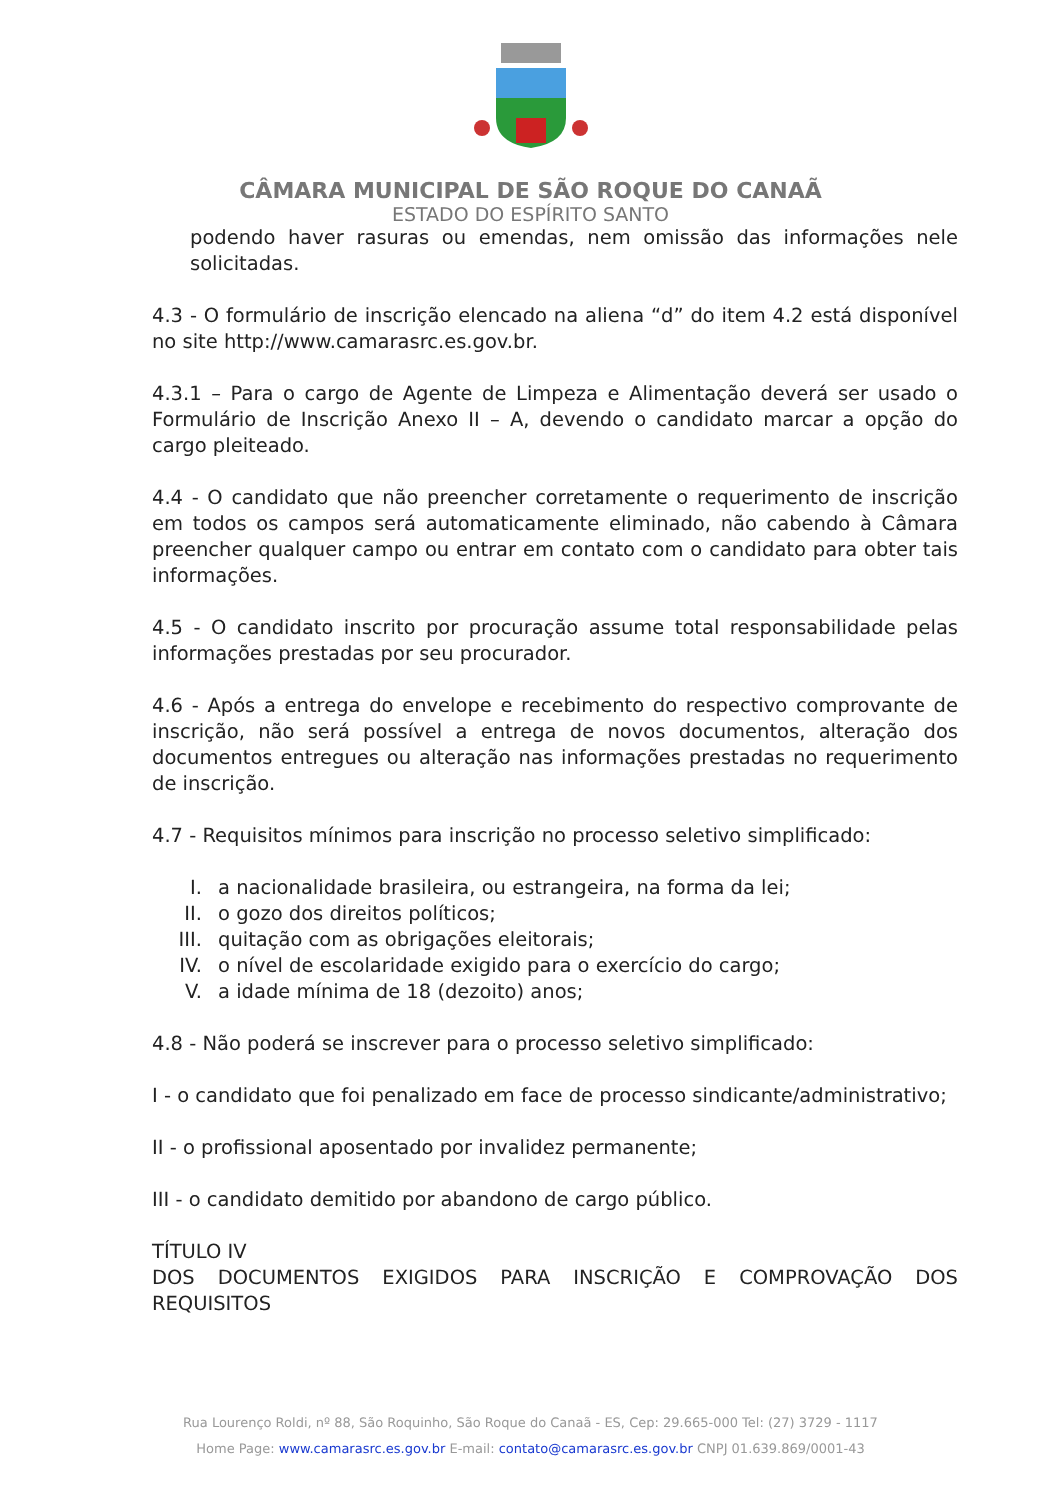CÂMARA MUNICIPAL DE SÃO ROQUE DO CANAÃ
ESTADO DO ESPÍRITO SANTO
podendo haver rasuras ou emendas, nem omissão das informações nele solicitadas.
4.3 - O formulário de inscrição elencado na aliena “d” do item 4.2 está disponível no site http://www.camarasrc.es.gov.br.
4.3.1 – Para o cargo de Agente de Limpeza e Alimentação deverá ser usado o Formulário de Inscrição Anexo II – A, devendo o candidato marcar a opção do cargo pleiteado.
4.4 - O candidato que não preencher corretamente o requerimento de inscrição em todos os campos será automaticamente eliminado, não cabendo à Câmara preencher qualquer campo ou entrar em contato com o candidato para obter tais informações.
4.5 - O candidato inscrito por procuração assume total responsabilidade pelas informações prestadas por seu procurador.
4.6 - Após a entrega do envelope e recebimento do respectivo comprovante de inscrição, não será possível a entrega de novos documentos, alteração dos documentos entregues ou alteração nas informações prestadas no requerimento de inscrição.
4.7 - Requisitos mínimos para inscrição no processo seletivo simplificado:
I. a nacionalidade brasileira, ou estrangeira, na forma da lei;
II. o gozo dos direitos políticos;
III. quitação com as obrigações eleitorais;
IV. o nível de escolaridade exigido para o exercício do cargo;
V. a idade mínima de 18 (dezoito) anos;
4.8 - Não poderá se inscrever para o processo seletivo simplificado:
I - o candidato que foi penalizado em face de processo sindicante/administrativo;
II - o profissional aposentado por invalidez permanente;
III - o candidato demitido por abandono de cargo público.
TÍTULO IV
DOS DOCUMENTOS EXIGIDOS PARA INSCRIÇÃO E COMPROVAÇÃO DOS REQUISITOS
Rua Lourenço Roldi, nº 88, São Roquinho, São Roque do Canaã - ES, Cep: 29.665-000 Tel: (27) 3729 - 1117
Home Page: www.camarasrc.es.gov.br E-mail: contato@camarasrc.es.gov.br CNPJ 01.639.869/0001-43